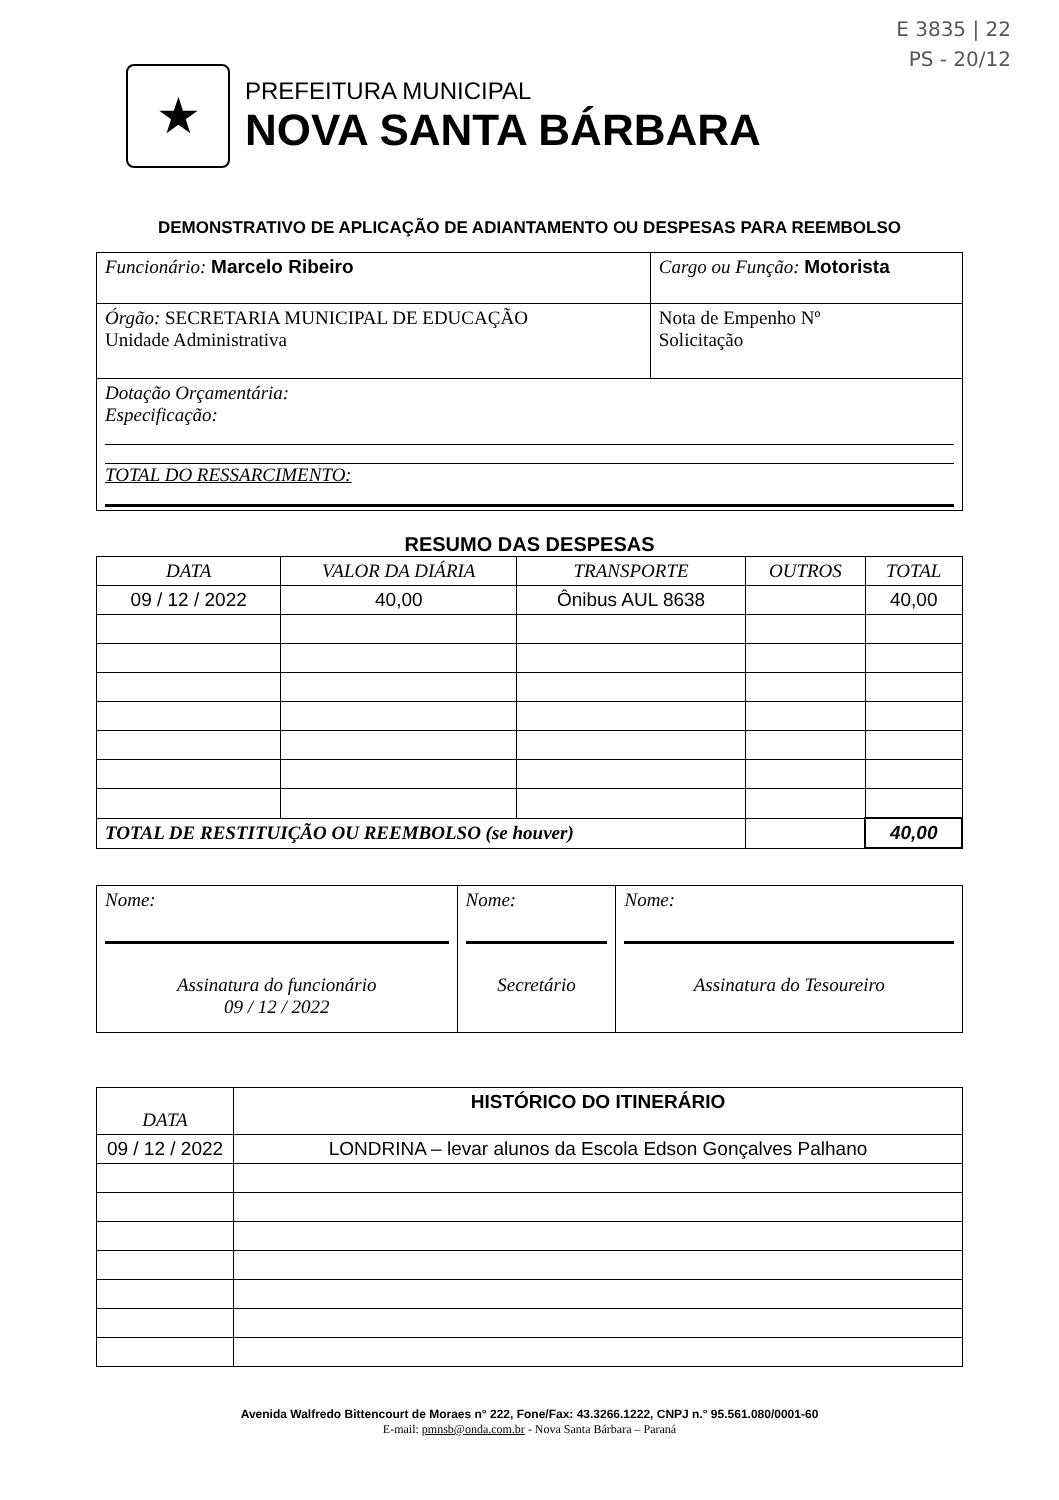E 3835 | 22
PS - 20/12
★
PREFEITURA MUNICIPAL
NOVA SANTA BÁRBARA
DEMONSTRATIVO DE APLICAÇÃO DE ADIANTAMENTO OU DESPESAS PARA REEMBOLSO
| Funcionário: Marcelo Ribeiro | Cargo ou Função: Motorista | |
| Órgão: SECRETARIA MUNICIPAL DE EDUCAÇÃO Unidade Administrativa | | Nota de Empenho Nº Solicitação |
| Dotação Orçamentária: Especificação: TOTAL DO RESSARCIMENTO: | | |
RESUMO DAS DESPESAS
| DATA | VALOR DA DIÁRIA | TRANSPORTE | OUTROS | TOTAL |
| --- | --- | --- | --- | --- |
| 09 / 12 / 2022 | 40,00 | Ônibus AUL 8638 | | 40,00 |
| TOTAL DE RESTITUIÇÃO OU REEMBOLSO (se houver) | | | | 40,00 |
| Nome: Assinatura do funcionário 09 / 12 / 2022 | Nome: Secretário | Nome: Assinatura do Tesoureiro |
| DATA | HISTÓRICO DO ITINERÁRIO |
| --- | --- |
| 09 / 12 / 2022 | LONDRINA – levar alunos da Escola Edson Gonçalves Palhano |
Avenida Walfredo Bittencourt de Moraes n° 222, Fone/Fax: 43.3266.1222, CNPJ n.° 95.561.080/0001-60
E-mail: pmnsb@onda.com.br - Nova Santa Bárbara – Paraná